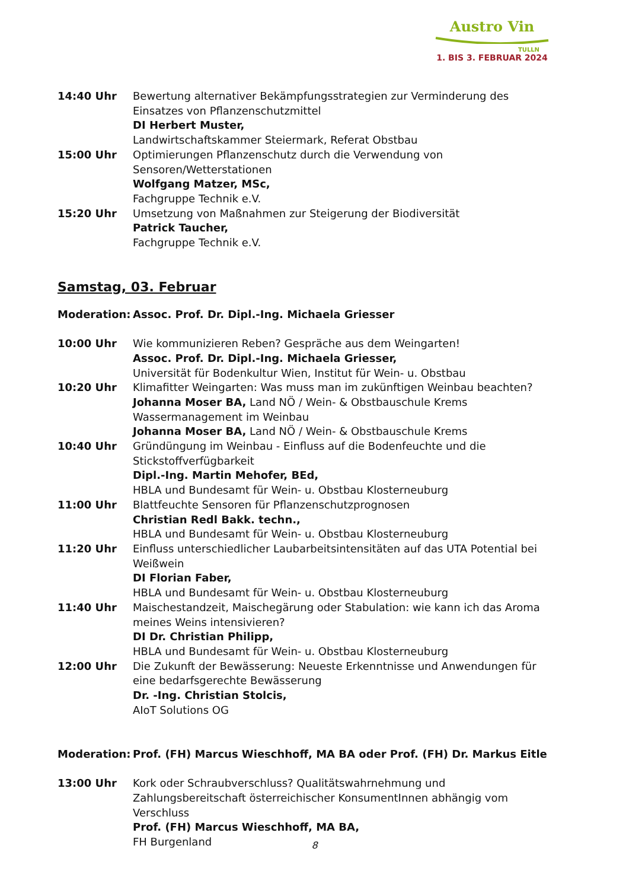Austro Vin
TULLN
1. BIS 3. FEBRUAR 2024
14:40 Uhr Bewertung alternativer Bekämpfungsstrategien zur Verminderung des Einsatzes von Pflanzenschutzmittel
DI Herbert Muster,
Landwirtschaftskammer Steiermark, Referat Obstbau
15:00 Uhr Optimierungen Pflanzenschutz durch die Verwendung von Sensoren/Wetterstationen
Wolfgang Matzer, MSc,
Fachgruppe Technik e.V.
15:20 Uhr Umsetzung von Maßnahmen zur Steigerung der Biodiversität
Patrick Taucher,
Fachgruppe Technik e.V.
Samstag, 03. Februar
Moderation: Assoc. Prof. Dr. Dipl.-Ing. Michaela Griesser
10:00 Uhr Wie kommunizieren Reben? Gespräche aus dem Weingarten!
Assoc. Prof. Dr. Dipl.-Ing. Michaela Griesser,
Universität für Bodenkultur Wien, Institut für Wein- u. Obstbau
10:20 Uhr Klimafitter Weingarten: Was muss man im zukünftigen Weinbau beachten?
Johanna Moser BA, Land NÖ / Wein- & Obstbauschule Krems
Wassermanagement im Weinbau
Johanna Moser BA, Land NÖ / Wein- & Obstbauschule Krems
10:40 Uhr Gründüngung im Weinbau - Einfluss auf die Bodenfeuchte und die Stickstoffverfügbarkeit
Dipl.-Ing. Martin Mehofer, BEd,
HBLA und Bundesamt für Wein- u. Obstbau Klosterneuburg
11:00 Uhr Blattfeuchte Sensoren für Pflanzenschutzprognosen
Christian Redl Bakk. techn.,
HBLA und Bundesamt für Wein- u. Obstbau Klosterneuburg
11:20 Uhr Einfluss unterschiedlicher Laubarbeitsintensitäten auf das UTA Potential bei Weißwein
DI Florian Faber,
HBLA und Bundesamt für Wein- u. Obstbau Klosterneuburg
11:40 Uhr Maischestandzeit, Maischegärung oder Stabulation: wie kann ich das Aroma meines Weins intensivieren?
DI Dr. Christian Philipp,
HBLA und Bundesamt für Wein- u. Obstbau Klosterneuburg
12:00 Uhr Die Zukunft der Bewässerung: Neueste Erkenntnisse und Anwendungen für eine bedarfsgerechte Bewässerung
Dr. -Ing. Christian Stolcis,
AIoT Solutions OG
Moderation: Prof. (FH) Marcus Wieschhoff, MA BA oder Prof. (FH) Dr. Markus Eitle
13:00 Uhr Kork oder Schraubverschluss? Qualitätswahrnehmung und Zahlungsbereitschaft österreichischer KonsumentInnen abhängig vom Verschluss
Prof. (FH) Marcus Wieschhoff, MA BA,
FH Burgenland
8